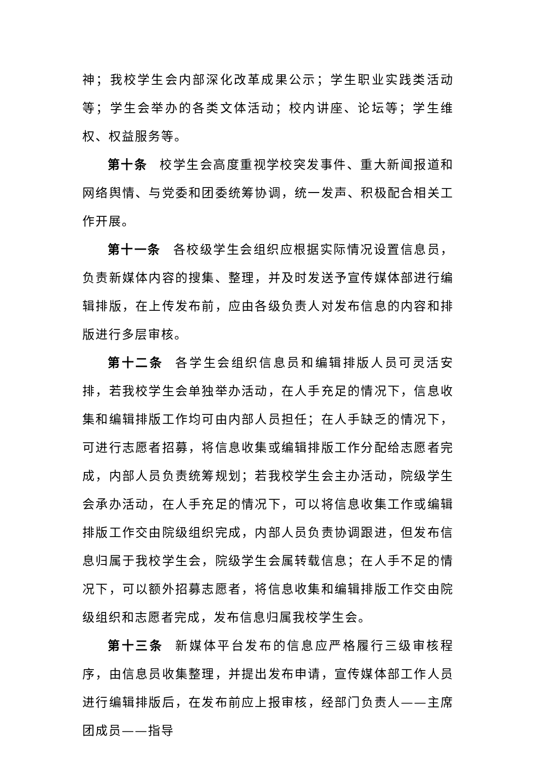神；我校学生会内部深化改革成果公示；学生职业实践类活动等；学生会举办的各类文体活动；校内讲座、论坛等；学生维权、权益服务等。
第十条 校学生会高度重视学校突发事件、重大新闻报道和网络舆情、与党委和团委统筹协调，统一发声、积极配合相关工作开展。
第十一条 各校级学生会组织应根据实际情况设置信息员，负责新媒体内容的搜集、整理，并及时发送予宣传媒体部进行编辑排版，在上传发布前，应由各级负责人对发布信息的内容和排版进行多层审核。
第十二条 各学生会组织信息员和编辑排版人员可灵活安排，若我校学生会单独举办活动，在人手充足的情况下，信息收集和编辑排版工作均可由内部人员担任；在人手缺乏的情况下，可进行志愿者招募，将信息收集或编辑排版工作分配给志愿者完成，内部人员负责统筹规划；若我校学生会主办活动，院级学生会承办活动，在人手充足的情况下，可以将信息收集工作或编辑排版工作交由院级组织完成，内部人员负责协调跟进，但发布信息归属于我校学生会，院级学生会属转载信息；在人手不足的情况下，可以额外招募志愿者，将信息收集和编辑排版工作交由院级组织和志愿者完成，发布信息归属我校学生会。
第十三条 新媒体平台发布的信息应严格履行三级审核程序，由信息员收集整理，并提出发布申请，宣传媒体部工作人员进行编辑排版后，在发布前应上报审核，经部门负责人——主席团成员——指导